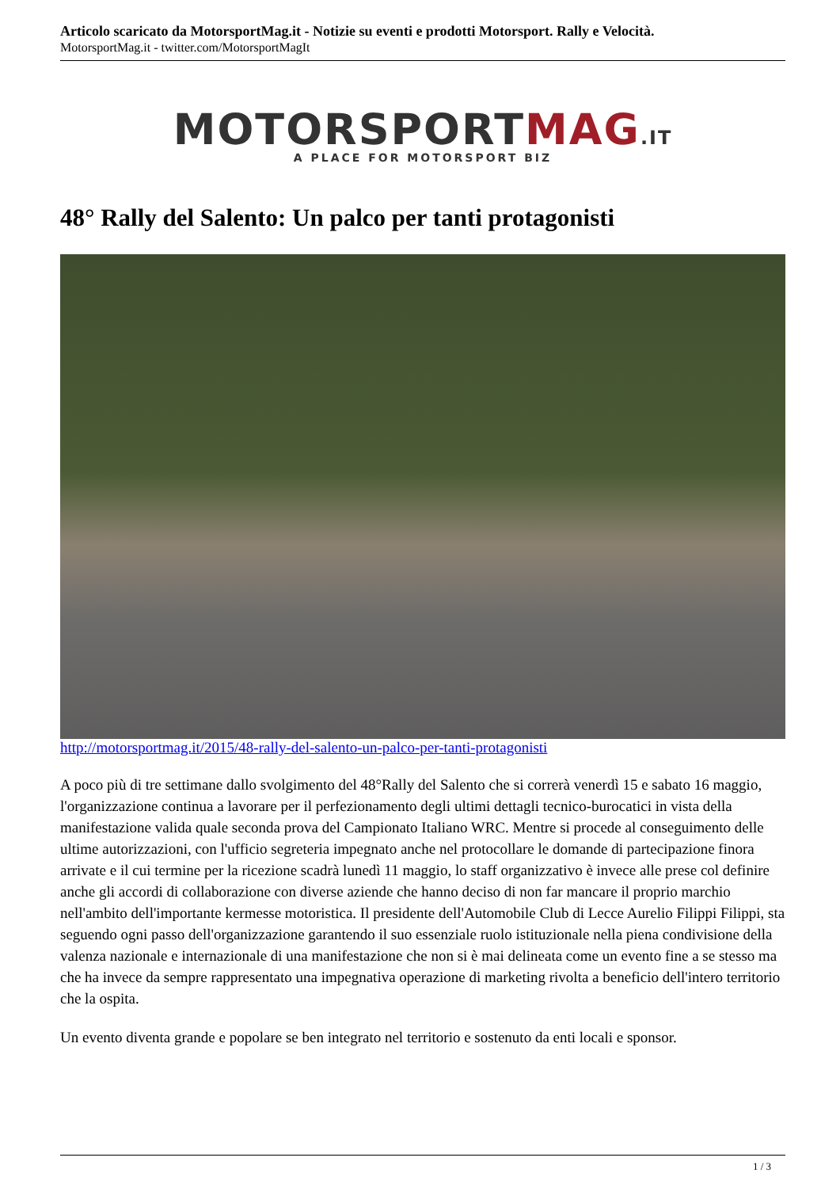Articolo scaricato da MotorsportMag.it - Notizie su eventi e prodotti Motorsport. Rally e Velocità.
MotorsportMag.it - twitter.com/MotorsportMagIt
MOTORSPORTMAG.IT
A PLACE FOR MOTORSPORT BIZ
48° Rally del Salento: Un palco per tanti protagonisti
http://motorsportmag.it/2015/48-rally-del-salento-un-palco-per-tanti-protagonisti
A poco più di tre settimane dallo svolgimento del 48°Rally del Salento che si correrà venerdì 15 e sabato 16 maggio, l'organizzazione continua a lavorare per il perfezionamento degli ultimi dettagli tecnico-burocatici in vista della manifestazione valida quale seconda prova del Campionato Italiano WRC. Mentre si procede al conseguimento delle ultime autorizzazioni, con l'ufficio segreteria impegnato anche nel protocollare le domande di partecipazione finora arrivate e il cui termine per la ricezione scadrà lunedì 11 maggio, lo staff organizzativo è invece alle prese col definire anche gli accordi di collaborazione con diverse aziende che hanno deciso di non far mancare il proprio marchio nell'ambito dell'importante kermesse motoristica. Il presidente dell'Automobile Club di Lecce Aurelio Filippi Filippi, sta seguendo ogni passo dell'organizzazione garantendo il suo essenziale ruolo istituzionale nella piena condivisione della valenza nazionale e internazionale di una manifestazione che non si è mai delineata come un evento fine a se stesso ma che ha invece da sempre rappresentato una impegnativa operazione di marketing rivolta a beneficio dell'intero territorio che la ospita.
Un evento diventa grande e popolare se ben integrato nel territorio e sostenuto da enti locali e sponsor.
1 / 3